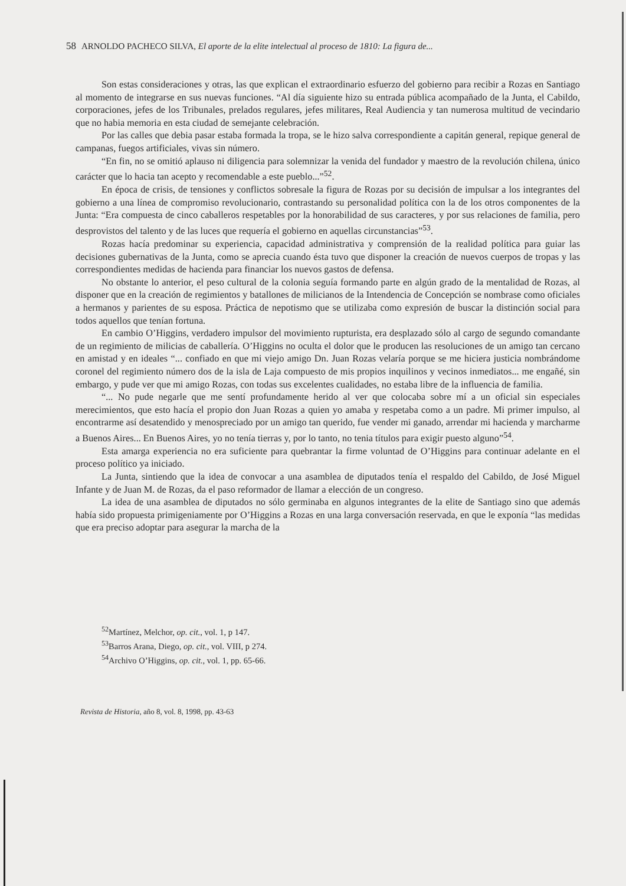58 ARNOLDO PACHECO SILVA, El aporte de la elite intelectual al proceso de 1810: La figura de...
Son estas consideraciones y otras, las que explican el extraordinario esfuerzo del gobierno para recibir a Rozas en Santiago al momento de integrarse en sus nuevas funciones. “Al día siguiente hizo su entrada pública acompañado de la Junta, el Cabildo, corporaciones, jefes de los Tribunales, prelados regulares, jefes militares, Real Audiencia y tan numerosa multitud de vecindario que no habia memoria en esta ciudad de semejante celebración.
Por las calles que debia pasar estaba formada la tropa, se le hizo salva correspondiente a capitán general, repique general de campanas, fuegos artificiales, vivas sin número.
“En fin, no se omitió aplauso ni diligencia para solemnizar la venida del fundador y maestro de la revolución chilena, único carácter que lo hacia tan acepto y recomendable a este pueblo...”<sup>52</sup>.
En época de crisis, de tensiones y conflictos sobresale la figura de Rozas por su decisión de impulsar a los integrantes del gobierno a una línea de compromiso revolucionario, contrastando su personalidad política con la de los otros componentes de la Junta: “Era compuesta de cinco caballeros respetables por la honorabilidad de sus caracteres, y por sus relaciones de familia, pero desprovistos del talento y de las luces que requería el gobierno en aquellas circunstancias”<sup>53</sup>.
Rozas hacía predominar su experiencia, capacidad administrativa y comprensión de la realidad política para guiar las decisiones gubernativas de la Junta, como se aprecia cuando ésta tuvo que disponer la creación de nuevos cuerpos de tropas y las correspondientes medidas de hacienda para financiar los nuevos gastos de defensa.
No obstante lo anterior, el peso cultural de la colonia seguía formando parte en algún grado de la mentalidad de Rozas, al disponer que en la creación de regimientos y batallones de milicianos de la Intendencia de Concepción se nombrase como oficiales a hermanos y parientes de su esposa. Práctica de nepotismo que se utilizaba como expresión de buscar la distinción social para todos aquellos que tenían fortuna.
En cambio O’Higgins, verdadero impulsor del movimiento rupturista, era desplazado sólo al cargo de segundo comandante de un regimiento de milicias de caballería. O’Higgins no oculta el dolor que le producen las resoluciones de un amigo tan cercano en amistad y en ideales “... confiado en que mi viejo amigo Dn. Juan Rozas velaría porque se me hiciera justicia nombrándome coronel del regimiento número dos de la isla de Laja compuesto de mis propios inquilinos y vecinos inmediatos... me engañé, sin embargo, y pude ver que mi amigo Rozas, con todas sus excelentes cualidades, no estaba libre de la influencia de familia.
“... No pude negarle que me sentí profundamente herido al ver que colocaba sobre mí a un oficial sin especiales merecimientos, que esto hacía el propio don Juan Rozas a quien yo amaba y respetaba como a un padre. Mi primer impulso, al encontrarme así desatendido y menospreciado por un amigo tan querido, fue vender mi ganado, arrendar mi hacienda y marcharme a Buenos Aires... En Buenos Aires, yo no tenía tierras y, por lo tanto, no tenia títulos para exigir puesto alguno”<sup>54</sup>.
Esta amarga experiencia no era suficiente para quebrantar la firme voluntad de O’Higgins para continuar adelante en el proceso político ya iniciado.
La Junta, sintiendo que la idea de convocar a una asamblea de diputados tenía el respaldo del Cabildo, de José Miguel Infante y de Juan M. de Rozas, da el paso reformador de llamar a elección de un congreso.
La idea de una asamblea de diputados no sólo germinaba en algunos integrantes de la elite de Santiago sino que además había sido propuesta primigeniamente por O’Higgins a Rozas en una larga conversación reservada, en que le exponía “las medidas que era preciso adoptar para asegurar la marcha de la
<sup>52</sup> Martínez, Melchor, op. cit., vol. 1, p 147.
<sup>53</sup> Barros Arana, Diego, op. cit., vol. VIII, p 274.
<sup>54</sup> Archivo O’Higgins, op. cit., vol. 1, pp. 65-66.
Revista de Historia, año 8, vol. 8, 1998, pp. 43-63